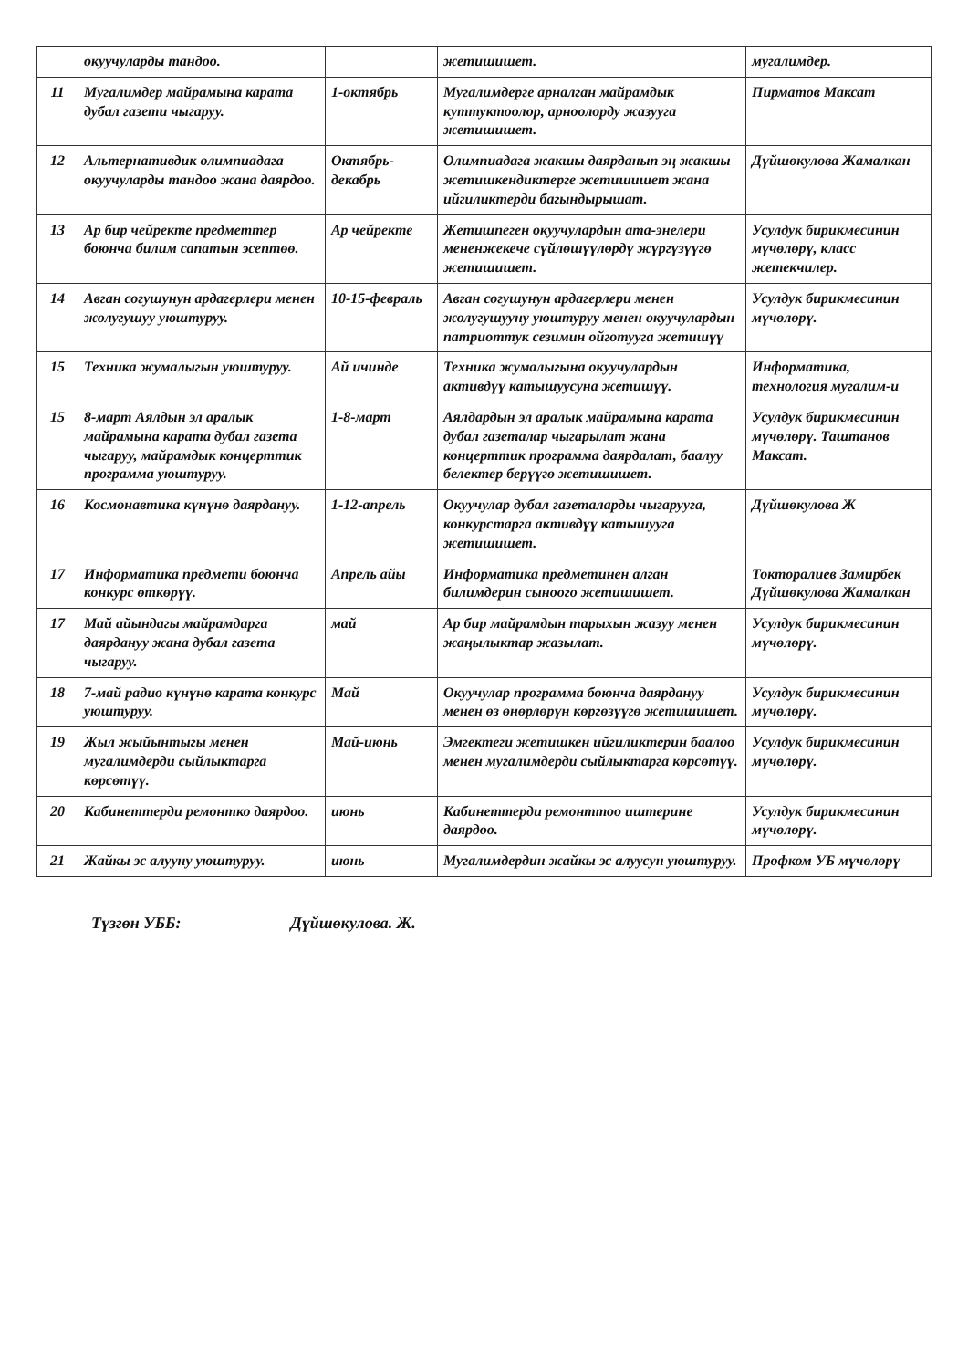| | окуучуларды тандоо. | | жетишишет. | мугалимдер. |
| 11 | Мугалимдер майрамына карата дубал газети чыгаруу. | 1-октябрь | Мугалимдерге арналган майрамдык куттуктоолор, арноолорду жазууга жетишишет. | Пирматов Максат |
| 12 | Альтернативдик олимпиадага окуучуларды тандоо жана даярдоо. | Октябрь-декабрь | Олимпиадага жакшы даярданып эң жакшы жетишкендиктерге жетишишет жана ийгиликтерди багындырышат. | Дүйшөкулова Жамалкан |
| 13 | Ар бир чейректе предметтер боюнча билим сапатын эсептөө. | Ар чейректе | Жетишпеген окуучулардын ата-энелери мененжекече сүйлөшүүлөрдү жүргүзүүгө жетишишет. | Усулдук бирикмесинин мүчөлөрү, класс жетекчилер. |
| 14 | Авган согушунун ардагерлери менен жолугушуу уюштуруу. | 10-15-февраль | Авган согушунун ардагерлери менен жолугушууну уюштуруу менен окуучулардын патриоттук сезимин ойготууга жетишүү | Усулдук бирикмесинин мүчөлөрү. |
| 15 | Техника жумалыгын уюштуруу. | Ай ичинде | Техника жумалыгына окуучулардын активдүү катышуусуна жетишүү. | Информатика, технология мугалим-и |
| 15 | 8-март Аялдын эл аралык майрамына карата дубал газета чыгаруу, майрамдык концерттик программа уюштуруу. | 1-8-март | Аялдардын эл аралык майрамына карата дубал газеталар чыгарылат жана концерттик программа даярдалат, баалуу белектер берүүгө жетишишет. | Усулдук бирикмесинин мүчөлөрү. Таштанов Максат. |
| 16 | Космонавтика күнүнө даярдануу. | 1-12-апрель | Окуучулар дубал газеталарды чыгарууга, конкурстарга активдүү катышууга жетишишет. | Дүйшөкулова Ж |
| 17 | Информатика предмети боюнча конкурс өткөрүү. | Апрель айы | Информатика предметинен алган билимдерин сыноого жетишишет. | Токторалиев Замирбек Дүйшөкулова Жамалкан |
| 17 | Май айындагы майрамдарга даярдануу жана дубал газета чыгаруу. | май | Ар бир майрамдын тарыхын жазуу менен жаңылыктар жазылат. | Усулдук бирикмесинин мүчөлөрү. |
| 18 | 7-май радио күнүнө карата конкурс уюштуруу. | Май | Окуучулар программа боюнча даярдануу менен өз өнөрлөрүн көргөзүүгө жетишишет. | Усулдук бирикмесинин мүчөлөрү. |
| 19 | Жыл жыйынтыгы менен мугалимдерди сыйлыктарга көрсөтүү. | Май-июнь | Эмгектеги жетишкен ийгиликтерин баалоо менен мугалимдерди сыйлыктарга көрсөтүү. | Усулдук бирикмесинин мүчөлөрү. |
| 20 | Кабинеттерди ремонтко даярдоо. | июнь | Кабинеттерди ремонттоо иштерине даярдоо. | Усулдук бирикмесинин мүчөлөрү. |
| 21 | Жайкы эс алууну уюштуруу. | июнь | Мугалимдердин жайкы эс алуусун уюштуруу. | Профком УБ мүчөлөрү |
Түзгөн УББ: Дүйшөкулова. Ж.